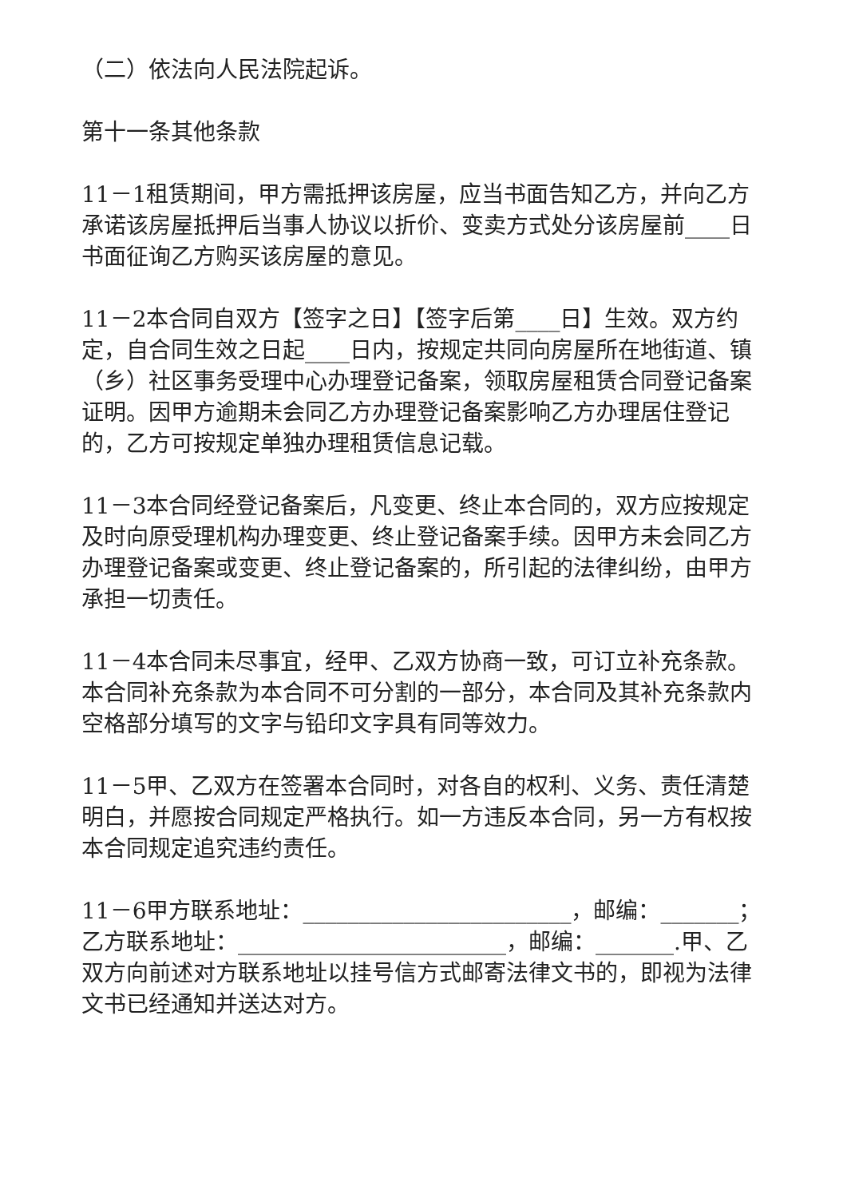（二）依法向人民法院起诉。
第十一条其他条款
11－1租赁期间，甲方需抵押该房屋，应当书面告知乙方，并向乙方承诺该房屋抵押后当事人协议以折价、变卖方式处分该房屋前____日书面征询乙方购买该房屋的意见。
11－2本合同自双方【签字之日】【签字后第____日】生效。双方约定，自合同生效之日起____日内，按规定共同向房屋所在地街道、镇（乡）社区事务受理中心办理登记备案，领取房屋租赁合同登记备案证明。因甲方逾期未会同乙方办理登记备案影响乙方办理居住登记的，乙方可按规定单独办理租赁信息记载。
11－3本合同经登记备案后，凡变更、终止本合同的，双方应按规定及时向原受理机构办理变更、终止登记备案手续。因甲方未会同乙方办理登记备案或变更、终止登记备案的，所引起的法律纠纷，由甲方承担一切责任。
11－4本合同未尽事宜，经甲、乙双方协商一致，可订立补充条款。本合同补充条款为本合同不可分割的一部分，本合同及其补充条款内空格部分填写的文字与铅印文字具有同等效力。
11－5甲、乙双方在签署本合同时，对各自的权利、义务、责任清楚明白，并愿按合同规定严格执行。如一方违反本合同，另一方有权按本合同规定追究违约责任。
11－6甲方联系地址：________________________，邮编：_______；乙方联系地址：________________________，邮编：_______.甲、乙双方向前述对方联系地址以挂号信方式邮寄法律文书的，即视为法律文书已经通知并送达对方。